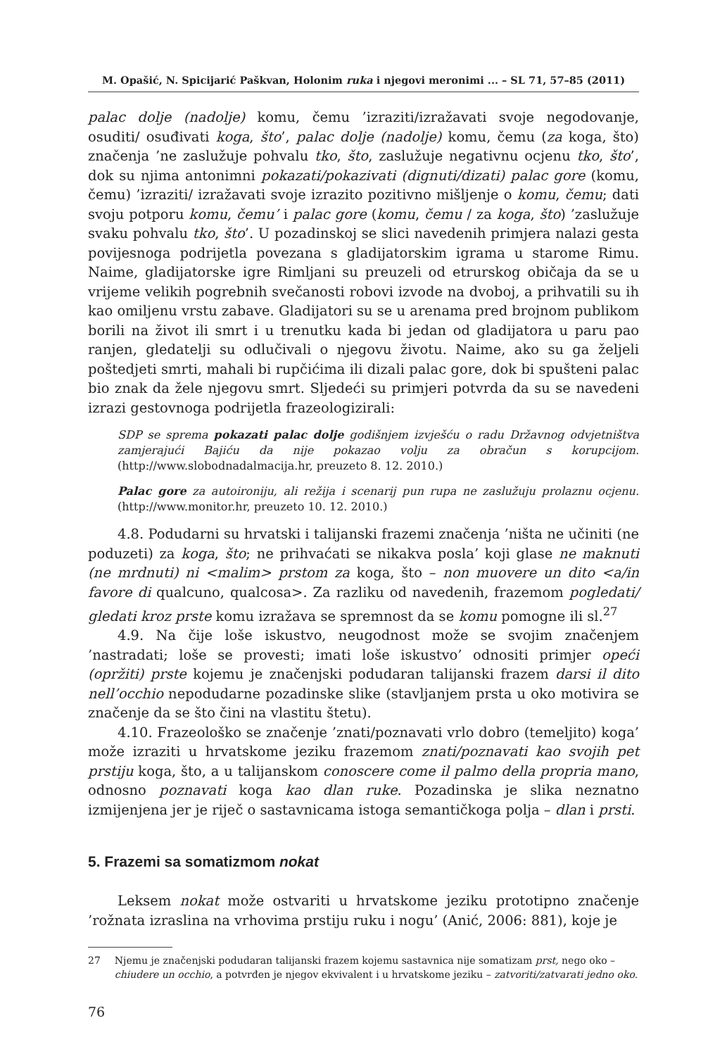M. Opašić, N. Spicijarić Paškvan, Holonim ruka i njegovi meronimi ... – SL 71, 57–85 (2011)
palac dolje (nadolje) komu, čemu ’izraziti/izražavati svoje negodovanje, osuditi/ osuđivati koga, što’, palac dolje (nadolje) komu, čemu (za koga, što) značenja ’ne zaslužuje pohvalu tko, što, zaslužuje negativnu ocjenu tko, što’, dok su njima antonimni pokazati/pokazivati (dignuti/dizati) palac gore (komu, čemu) ’izraziti/ izražavati svoje izrazito pozitivno mišljenje o komu, čemu; dati svoju potporu komu, čemu’ i palac gore (komu, čemu / za koga, što) ’zaslužuje svaku pohvalu tko, što’. U pozadinskoj se slici navedenih primjera nalazi gesta povijesnoga podrijetla povezana s gladijatorskim igrama u starome Rimu. Naime, gladijatorske igre Rimljani su preuzeli od etrurskog običaja da se u vrijeme velikih pogrebnih svečanosti robovi izvode na dvoboj, a prihvatili su ih kao omiljenu vrstu zabave. Gladijatori su se u arenama pred brojnom publikom borili na život ili smrt i u trenutku kada bi jedan od gladijatora u paru pao ranjen, gledatelji su odlučivali o njegovu životu. Naime, ako su ga željeli poštedjeti smrti, mahali bi rupčićima ili dizali palac gore, dok bi spušteni palac bio znak da žele njegovu smrt. Sljedeći su primjeri potvrda da su se navedeni izrazi gestovnoga podrijetla frazeologizirali:
SDP se sprema pokazati palac dolje godišnjem izvješću o radu Državnog odvjetništva zamjerajući Bajiću da nije pokazao volju za obračun s korupcijom. (http://www.slobodnadalmacija.hr, preuzeto 8. 12. 2010.)
Palac gore za autoironiju, ali režija i scenarij pun rupa ne zaslužuju prolaznu ocjenu. (http://www.monitor.hr, preuzeto 10. 12. 2010.)
4.8. Podudarni su hrvatski i talijanski frazemi značenja ’ništa ne učiniti (ne poduzeti) za koga, što; ne prihvaćati se nikakva posla’ koji glase ne maknuti (ne mrdnuti) ni <malim> prstom za koga, što – non muovere un dito <a/in favore di qualcuno, qualcosa>. Za razliku od navedenih, frazemom pogledati/ gledati kroz prste komu izražava se spremnost da se komu pomogne ili sl.<sup>27</sup>
4.9. Na čije loše iskustvo, neugodnost može se svojim značenjem ’nastradati; loše se provesti; imati loše iskustvo’ odnositi primjer opeći (opržiti) prste kojemu je značenjski podudaran talijanski frazem darsi il dito nell’occhio nepodudarne pozadinske slike (stavljanjem prsta u oko motivira se značenje da se što čini na vlastitu štetu).
4.10. Frazeološko se značenje ’znati/poznavati vrlo dobro (temeljito) koga’ može izraziti u hrvatskome jeziku frazemom znati/poznavati kao svojih pet prstiju koga, što, a u talijanskom conoscere come il palmo della propria mano, odnosno poznavati koga kao dlan ruke. Pozadinska je slika neznatno izmijenjena jer je riječ o sastavnicama istoga semantičkoga polja – dlan i prsti.
5. Frazemi sa somatizmom nokat
Leksem nokat može ostvariti u hrvatskome jeziku prototipno značenje ’rožnata izraslina na vrhovima prstiju ruku i nogu’ (Anić, 2006: 881), koje je
27 Njemu je značenjski podudaran talijanski frazem kojemu sastavnica nije somatizam prst, nego oko – chiudere un occhio, a potvrđen je njegov ekvivalent i u hrvatskome jeziku – zatvoriti/zatvarati jedno oko.
76